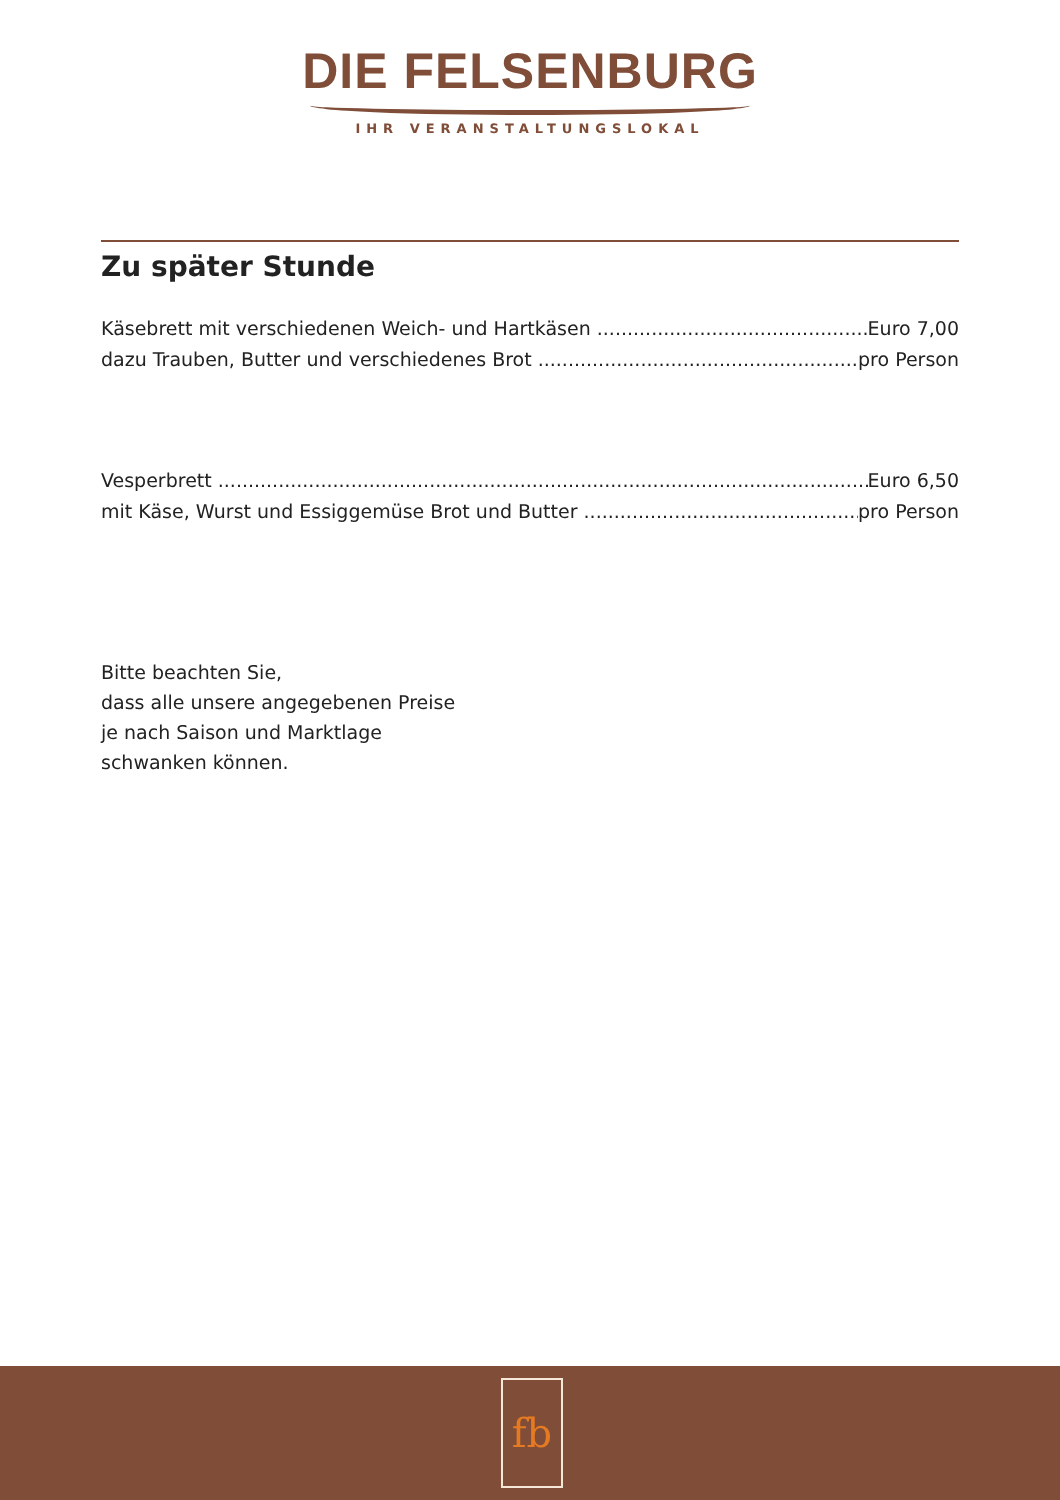DIE FELSENBURG
IHR VERANSTALTUNGSLOKAL
Zu später Stunde
Käsebrett mit verschiedenen Weich- und Hartkäsen Euro 7,00
dazu Trauben, Butter und verschiedenes Brot pro Person
Vesperbrett Euro 6,50
mit Käse, Wurst und Essiggemüse Brot und Butter pro Person
Bitte beachten Sie,
dass alle unsere angegebenen Preise
je nach Saison und Marktlage
schwanken können.
fb